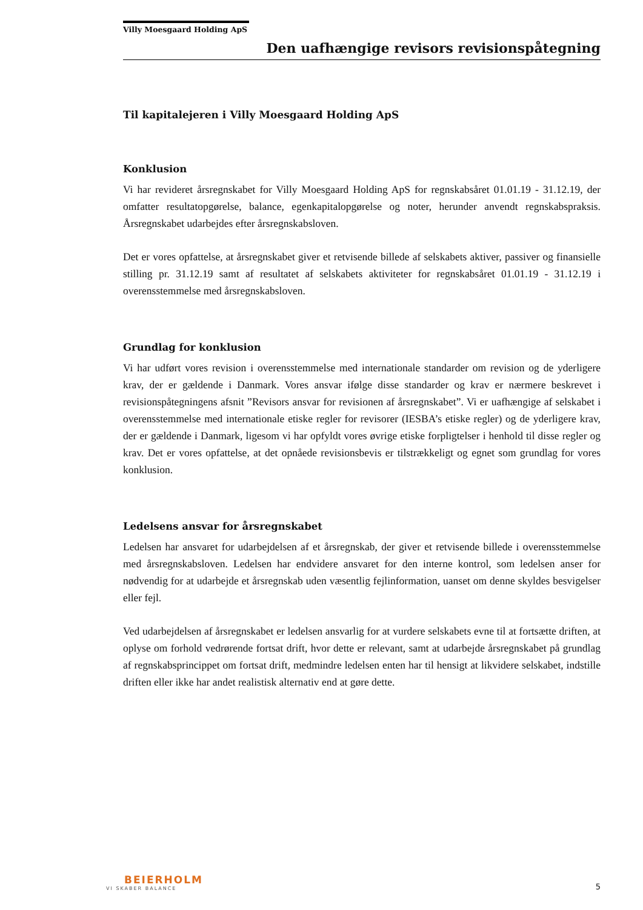Villy Moesgaard Holding ApS
Den uafhængige revisors revisionspåtegning
Til kapitalejeren i Villy Moesgaard Holding ApS
Konklusion
Vi har revideret årsregnskabet for Villy Moesgaard Holding ApS for regnskabsåret 01.01.19 - 31.12.19, der omfatter resultatopgørelse, balance, egenkapitalopgørelse og noter, herunder anvendt regnskabspraksis. Årsregnskabet udarbejdes efter årsregnskabsloven.
Det er vores opfattelse, at årsregnskabet giver et retvisende billede af selskabets aktiver, passiver og finansielle stilling pr. 31.12.19 samt af resultatet af selskabets aktiviteter for regnskabsåret 01.01.19 - 31.12.19 i overensstemmelse med årsregnskabsloven.
Grundlag for konklusion
Vi har udført vores revision i overensstemmelse med internationale standarder om revision og de yderligere krav, der er gældende i Danmark. Vores ansvar ifølge disse standarder og krav er nærmere beskrevet i revisionspåtegningens afsnit ”Revisors ansvar for revisionen af årsregnskabet”. Vi er uafhængige af selskabet i overensstemmelse med internationale etiske regler for revisorer (IESBA’s etiske regler) og de yderligere krav, der er gældende i Danmark, ligesom vi har opfyldt vores øvrige etiske forpligtelser i henhold til disse regler og krav. Det er vores opfattelse, at det opnåede revisionsbevis er tilstrækkeligt og egnet som grundlag for vores konklusion.
Ledelsens ansvar for årsregnskabet
Ledelsen har ansvaret for udarbejdelsen af et årsregnskab, der giver et retvisende billede i overensstemmelse med årsregnskabsloven. Ledelsen har endvidere ansvaret for den interne kontrol, som ledelsen anser for nødvendig for at udarbejde et årsregnskab uden væsentlig fejlinformation, uanset om denne skyldes besvigelser eller fejl.
Ved udarbejdelsen af årsregnskabet er ledelsen ansvarlig for at vurdere selskabets evne til at fortsætte driften, at oplyse om forhold vedrørende fortsat drift, hvor dette er relevant, samt at udarbejde årsregnskabet på grundlag af regnskabsprincippet om fortsat drift, medmindre ledelsen enten har til hensigt at likvidere selskabet, indstille driften eller ikke har andet realistisk alternativ end at gøre dette.
BEIERHOLM
VI SKABER BALANCE
5